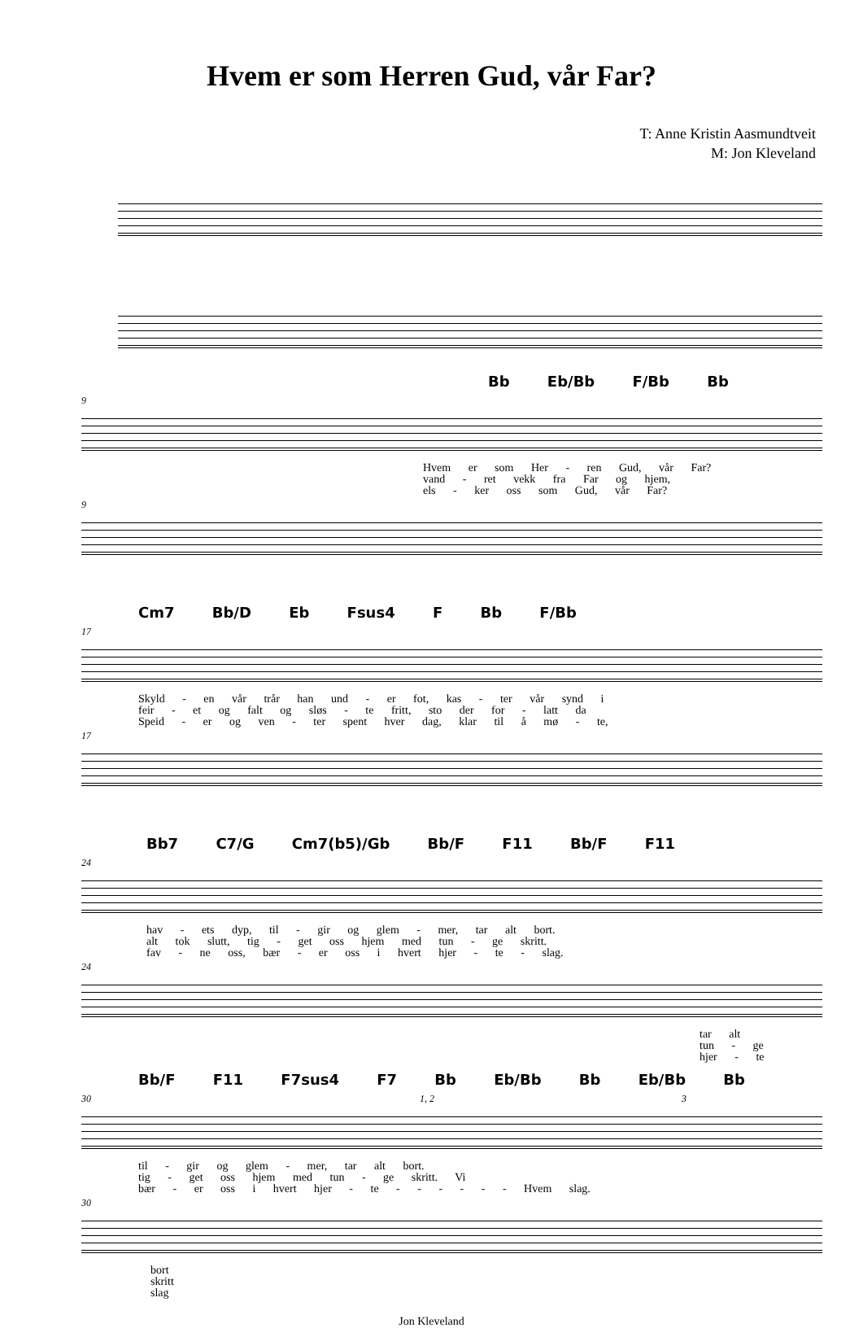Hvem er som Herren Gud, vår Far?
T: Anne Kristin Aasmundtveit
M: Jon Kleveland
Bb Eb/Bb F/Bb Bb
9
Hvem er som Her - ren Gud, vår Far?
vand - ret vekk fra Far og hjem,
els - ker oss som Gud, vår Far?
9
Cm7 Bb/D Eb Fsus4 F Bb F/Bb
17
Skyld - en vår trår han und - er fot, kas - ter vår synd i
feir - et og falt og sløs - te fritt, sto der for - latt da
Speid - er og ven - ter spent hver dag, klar til å mø - te,
17
Bb7 C7/G Cm7(b5)/Gb Bb/F F11 Bb/F F11
24
hav - ets dyp, til - gir og glem - mer, tar alt bort.
alt tok slutt, tig - get oss hjem med tun - ge skritt.
fav - ne oss, bær - er oss i hvert hjer - te - slag.
24
tar alt
tun - ge
hjer - te
Bb/F F11 F7sus4 F7 Bb Eb/Bb Bb Eb/Bb Bb
30 1, 2 3
til - gir og glem - mer, tar alt bort.
tig - get oss hjem med tun - ge skritt. Vi
bær - er oss i hvert hjer - te - - - - - - Hvem slag.
30
bort
skritt
slag
Jon Kleveland